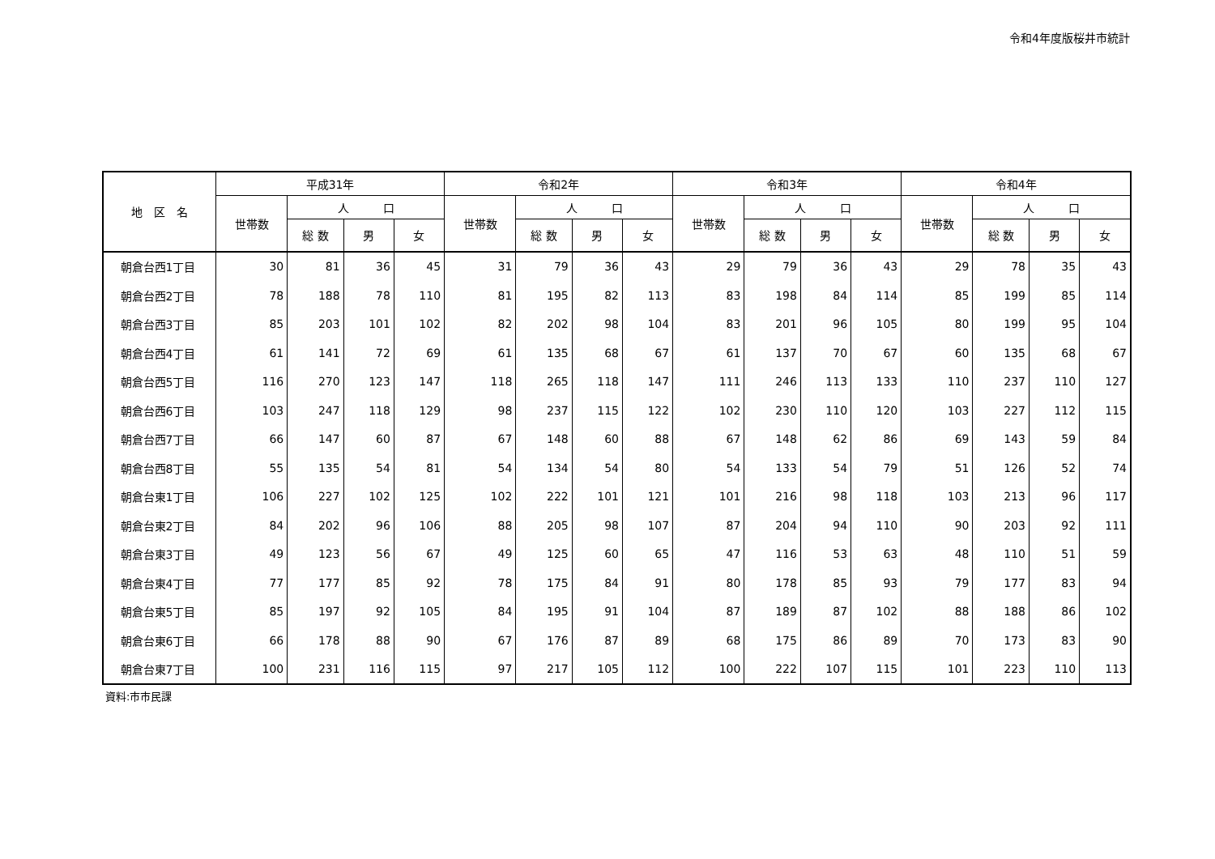令和4年度版桜井市統計
| 地 区 名 | 平成31年 | | | | 令和2年 | | | | 令和3年 | | | | 令和4年 | | | |
| --- | --- | --- | --- | --- | --- | --- | --- | --- | --- | --- | --- | --- | --- | --- | --- | --- |
| | 世帯数 | 人 口 | | | 世帯数 | 人 口 | | | 世帯数 | 人 口 | | | 世帯数 | 人 口 | | |
| | | 総 数 | 男 | 女 | | 総 数 | 男 | 女 | | 総 数 | 男 | 女 | | 総 数 | 男 | 女 |
| 朝倉台西1丁目 | 30 | 81 | 36 | 45 | 31 | 79 | 36 | 43 | 29 | 79 | 36 | 43 | 29 | 78 | 35 | 43 |
| 朝倉台西2丁目 | 78 | 188 | 78 | 110 | 81 | 195 | 82 | 113 | 83 | 198 | 84 | 114 | 85 | 199 | 85 | 114 |
| 朝倉台西3丁目 | 85 | 203 | 101 | 102 | 82 | 202 | 98 | 104 | 83 | 201 | 96 | 105 | 80 | 199 | 95 | 104 |
| 朝倉台西4丁目 | 61 | 141 | 72 | 69 | 61 | 135 | 68 | 67 | 61 | 137 | 70 | 67 | 60 | 135 | 68 | 67 |
| 朝倉台西5丁目 | 116 | 270 | 123 | 147 | 118 | 265 | 118 | 147 | 111 | 246 | 113 | 133 | 110 | 237 | 110 | 127 |
| 朝倉台西6丁目 | 103 | 247 | 118 | 129 | 98 | 237 | 115 | 122 | 102 | 230 | 110 | 120 | 103 | 227 | 112 | 115 |
| 朝倉台西7丁目 | 66 | 147 | 60 | 87 | 67 | 148 | 60 | 88 | 67 | 148 | 62 | 86 | 69 | 143 | 59 | 84 |
| 朝倉台西8丁目 | 55 | 135 | 54 | 81 | 54 | 134 | 54 | 80 | 54 | 133 | 54 | 79 | 51 | 126 | 52 | 74 |
| 朝倉台東1丁目 | 106 | 227 | 102 | 125 | 102 | 222 | 101 | 121 | 101 | 216 | 98 | 118 | 103 | 213 | 96 | 117 |
| 朝倉台東2丁目 | 84 | 202 | 96 | 106 | 88 | 205 | 98 | 107 | 87 | 204 | 94 | 110 | 90 | 203 | 92 | 111 |
| 朝倉台東3丁目 | 49 | 123 | 56 | 67 | 49 | 125 | 60 | 65 | 47 | 116 | 53 | 63 | 48 | 110 | 51 | 59 |
| 朝倉台東4丁目 | 77 | 177 | 85 | 92 | 78 | 175 | 84 | 91 | 80 | 178 | 85 | 93 | 79 | 177 | 83 | 94 |
| 朝倉台東5丁目 | 85 | 197 | 92 | 105 | 84 | 195 | 91 | 104 | 87 | 189 | 87 | 102 | 88 | 188 | 86 | 102 |
| 朝倉台東6丁目 | 66 | 178 | 88 | 90 | 67 | 176 | 87 | 89 | 68 | 175 | 86 | 89 | 70 | 173 | 83 | 90 |
| 朝倉台東7丁目 | 100 | 231 | 116 | 115 | 97 | 217 | 105 | 112 | 100 | 222 | 107 | 115 | 101 | 223 | 110 | 113 |
資料:市市民課